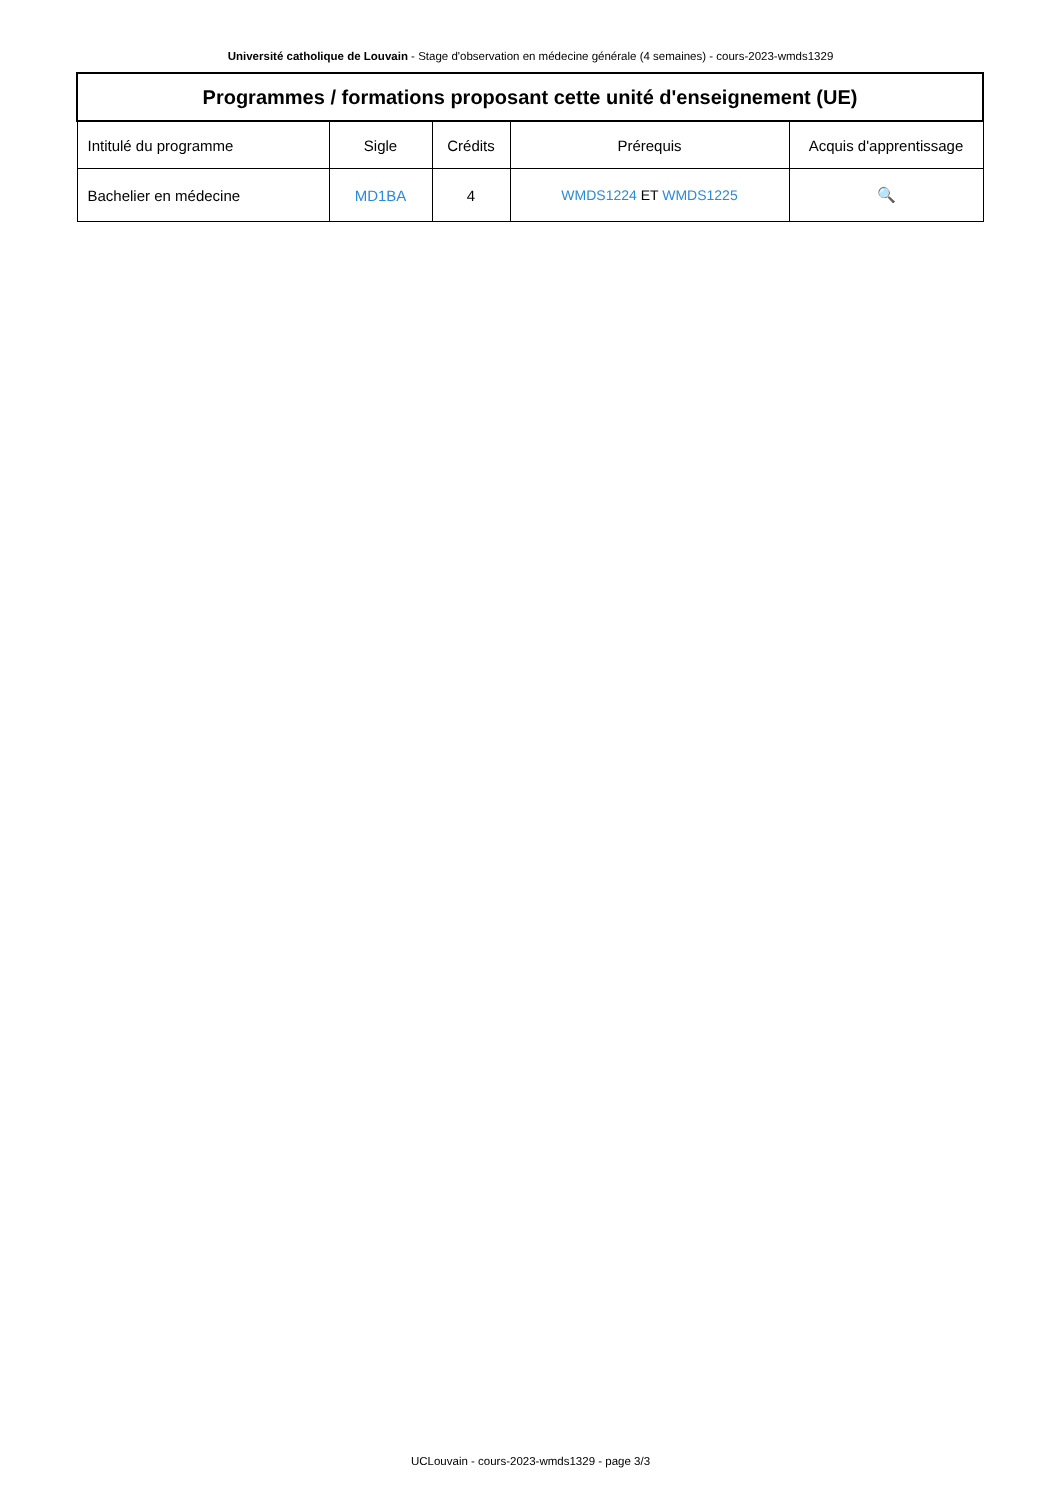Université catholique de Louvain - Stage d'observation en médecine générale (4 semaines) - cours-2023-wmds1329
| Programmes / formations proposant cette unité d'enseignement (UE) | | | | |
| --- | --- | --- | --- | --- |
| Intitulé du programme | Sigle | Crédits | Prérequis | Acquis d'apprentissage |
| Bachelier en médecine | MD1BA | 4 | WMDS1224 ET WMDS1225 | 🔍 |
UCLouvain - cours-2023-wmds1329 - page 3/3